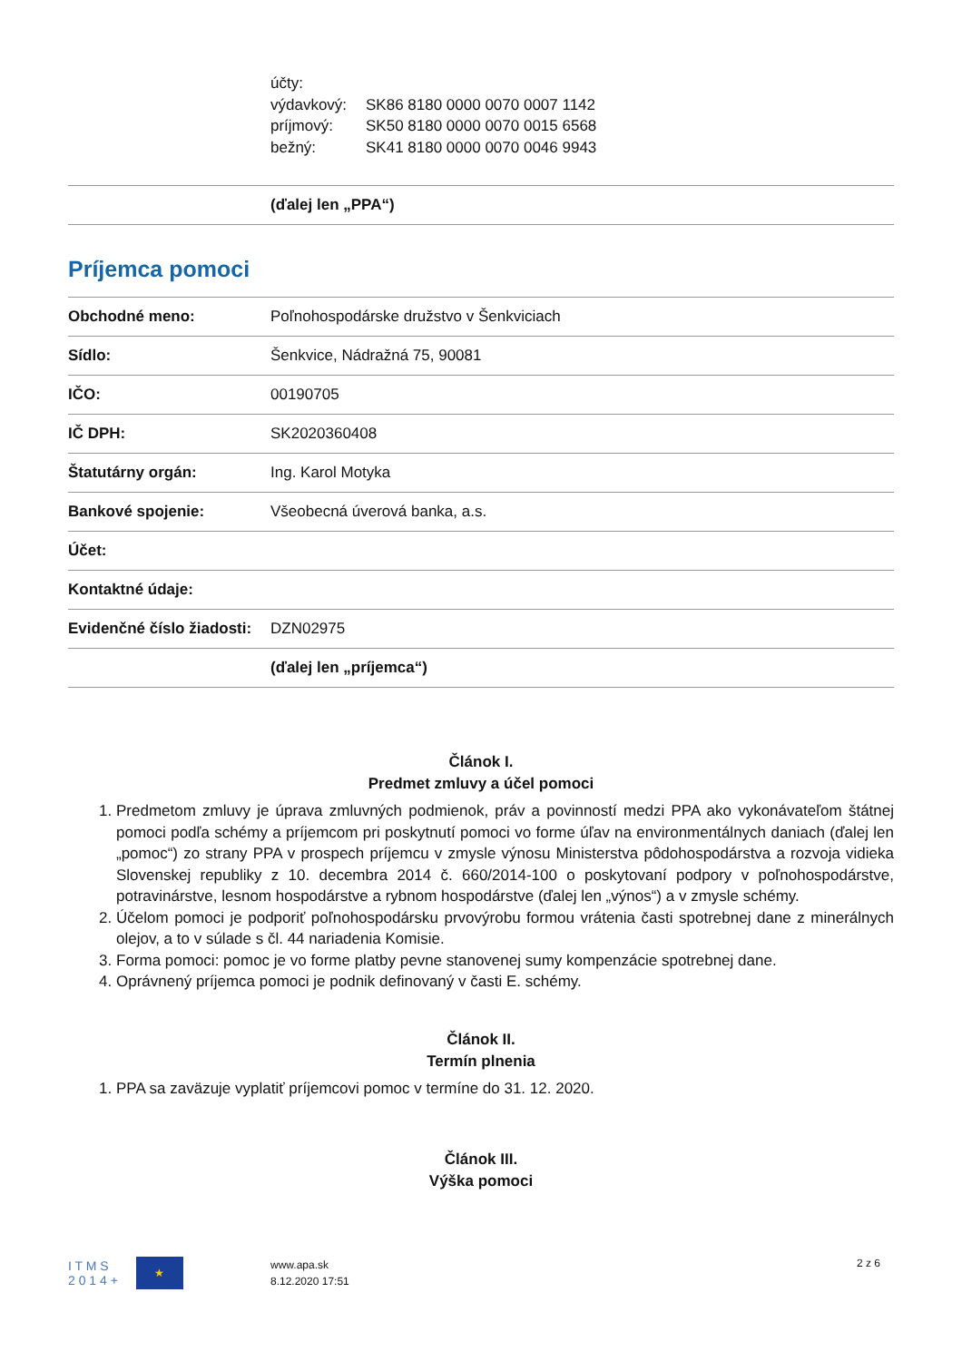účty:
výdavkový: SK86 8180 0000 0070 0007 1142
príjmový: SK50 8180 0000 0070 0015 6568
bežný: SK41 8180 0000 0070 0046 9943
| | (ďalej len „PPA“) |
Príjemca pomoci
| Obchodné meno: | Poľnohospodárske družstvo v Šenkviciach |
| Sídlo: | Šenkvice, Nádražná 75, 90081 |
| IČO: | 00190705 |
| IČ DPH: | SK2020360408 |
| Štatutárny orgán: | Ing. Karol Motyka |
| Bankové spojenie: | Všeobecná úverová banka, a.s. |
| Účet: | |
| Kontaktné údaje: | |
| Evidenčné číslo žiadosti: | DZN02975 |
| | (ďalej len „príjemca“) |
Článok I.
Predmet zmluvy a účel pomoci
1. Predmetom zmluvy je úprava zmluvných podmienok, práv a povinností medzi PPA ako vykonávateľom štátnej pomoci podľa schémy a príjemcom pri poskytnutí pomoci vo forme úľav na environmentálnych daniach (ďalej len „pomoc“) zo strany PPA v prospech príjemcu v zmysle výnosu Ministerstva pôdohospodárstva a rozvoja vidieka Slovenskej republiky z 10. decembra 2014 č. 660/2014-100 o poskytovaní podpory v poľnohospodárstve, potravinárstve, lesnom hospodárstve a rybnom hospodárstve (ďalej len „výnos“) a v zmysle schémy.
2. Účelom pomoci je podporiť poľnohospodársku prvovýrobu formou vrátenia časti spotrebnej dane z minerálnych olejov, a to v súlade s čl. 44 nariadenia Komisie.
3. Forma pomoci: pomoc je vo forme platby pevne stanovenej sumy kompenzácie spotrebnej dane.
4. Oprávnený príjemca pomoci je podnik definovaný v časti E. schémy.
Článok II.
Termín plnenia
1. PPA sa zaväzuje vyplatiť príjemcovi pomoc v termíne do 31. 12. 2020.
Článok III.
Výška pomoci
I T M S
2 0 1 4 +
★
www.apa.sk
8.12.2020 17:51
2 z 6